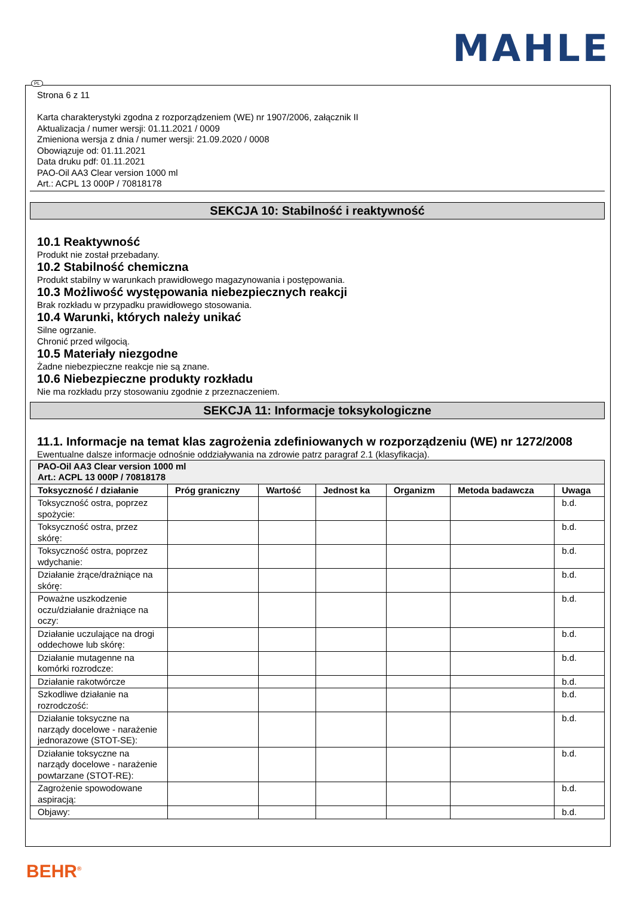MAHLE
PL
Strona 6 z 11
Karta charakterystyki zgodna z rozporządzeniem (WE) nr 1907/2006, załącznik II
Aktualizacja / numer wersji: 01.11.2021 / 0009
Zmieniona wersja z dnia / numer wersji: 21.09.2020 / 0008
Obowiązuje od: 01.11.2021
Data druku pdf: 01.11.2021
PAO-Oil AA3 Clear version 1000 ml
Art.: ACPL 13 000P / 70818178
SEKCJA 10: Stabilność i reaktywność
10.1 Reaktywność
Produkt nie został przebadany.
10.2 Stabilność chemiczna
Produkt stabilny w warunkach prawidłowego magazynowania i postępowania.
10.3 Możliwość występowania niebezpiecznych reakcji
Brak rozkładu w przypadku prawidłowego stosowania.
10.4 Warunki, których należy unikać
Silne ogrzanie.
Chronić przed wilgocią.
10.5 Materiały niezgodne
Żadne niebezpieczne reakcje nie są znane.
10.6 Niebezpieczne produkty rozkładu
Nie ma rozkładu przy stosowaniu zgodnie z przeznaczeniem.
SEKCJA 11: Informacje toksykologiczne
11.1. Informacje na temat klas zagrożenia zdefiniowanych w rozporządzeniu (WE) nr 1272/2008
Ewentualne dalsze informacje odnośnie oddziaływania na zdrowie patrz paragraf 2.1 (klasyfikacja).
| PAO-Oil AA3 Clear version 1000 ml Art.: ACPL 13 000P / 70818178 | | | | | | |
| --- | --- | --- | --- | --- | --- | --- |
| Toksyczność / działanie | Próg graniczny | Wartość | Jednost ka | Organizm | Metoda badawcza | Uwaga |
| Toksyczność ostra, poprzez spożycie: | | | | | | b.d. |
| Toksyczność ostra, przez skórę: | | | | | | b.d. |
| Toksyczność ostra, poprzez wdychanie: | | | | | | b.d. |
| Działanie żrące/drażniące na skórę: | | | | | | b.d. |
| Poważne uszkodzenie oczu/działanie drażniące na oczy: | | | | | | b.d. |
| Działanie uczulające na drogi oddechowe lub skórę: | | | | | | b.d. |
| Działanie mutagenne na komórki rozrodcze: | | | | | | b.d. |
| Działanie rakotwórcze | | | | | | b.d. |
| Szkodliwe działanie na rozrodczość: | | | | | | b.d. |
| Działanie toksyczne na narządy docelowe - narażenie jednorazowe (STOT-SE): | | | | | | b.d. |
| Działanie toksyczne na narządy docelowe - narażenie powtarzane (STOT-RE): | | | | | | b.d. |
| Zagrożenie spowodowane aspiracją: | | | | | | b.d. |
| Objawy: | | | | | | b.d. |
BEHR<sup>®</sup>